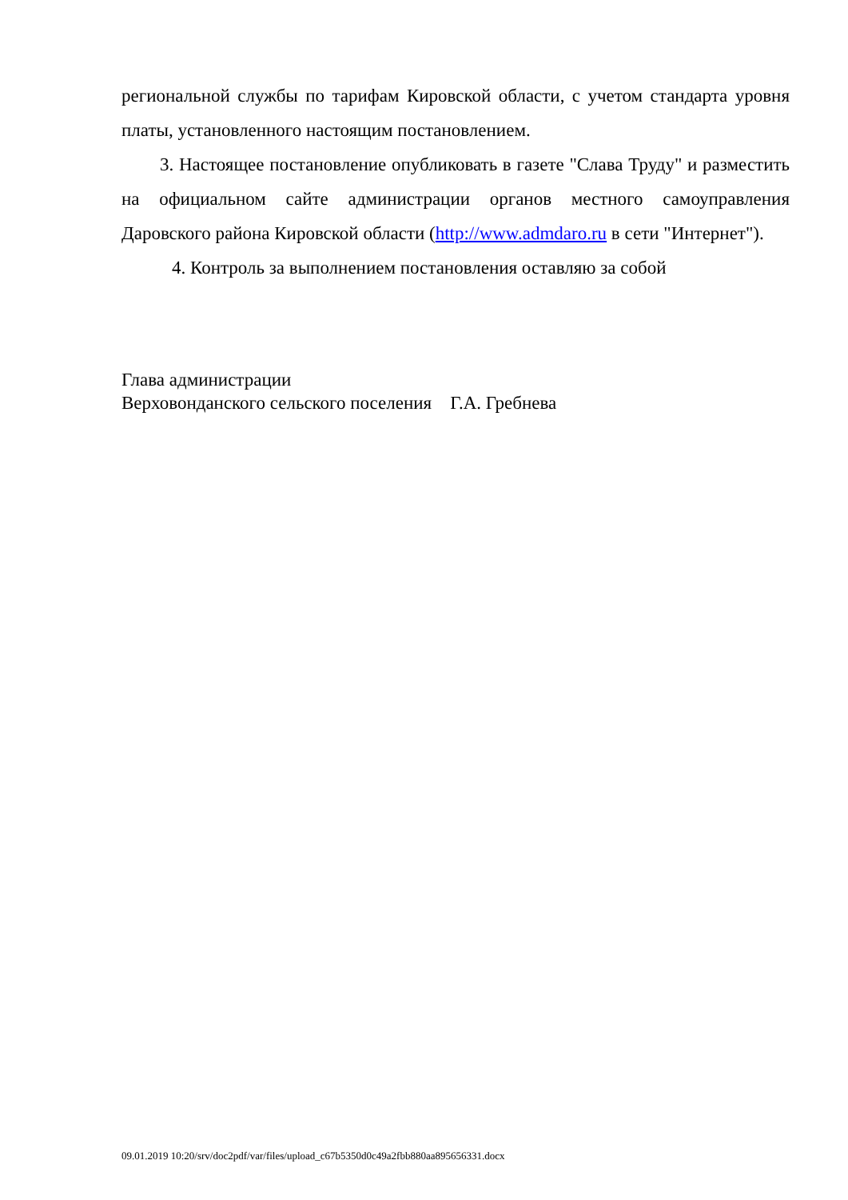региональной службы по тарифам Кировской области, с учетом стандарта уровня платы, установленного настоящим постановлением.
3. Настоящее постановление опубликовать в газете "Слава Труду" и разместить на официальном сайте администрации органов местного самоуправления Даровского района Кировской области (http://www.admdaro.ru в сети "Интернет").
4. Контроль за выполнением постановления оставляю за собой
Глава администрации
Верховонданского сельского поселения Г.А. Гребнева
09.01.2019 10:20/srv/doc2pdf/var/files/upload_c67b5350d0c49a2fbb880aa895656331.docx